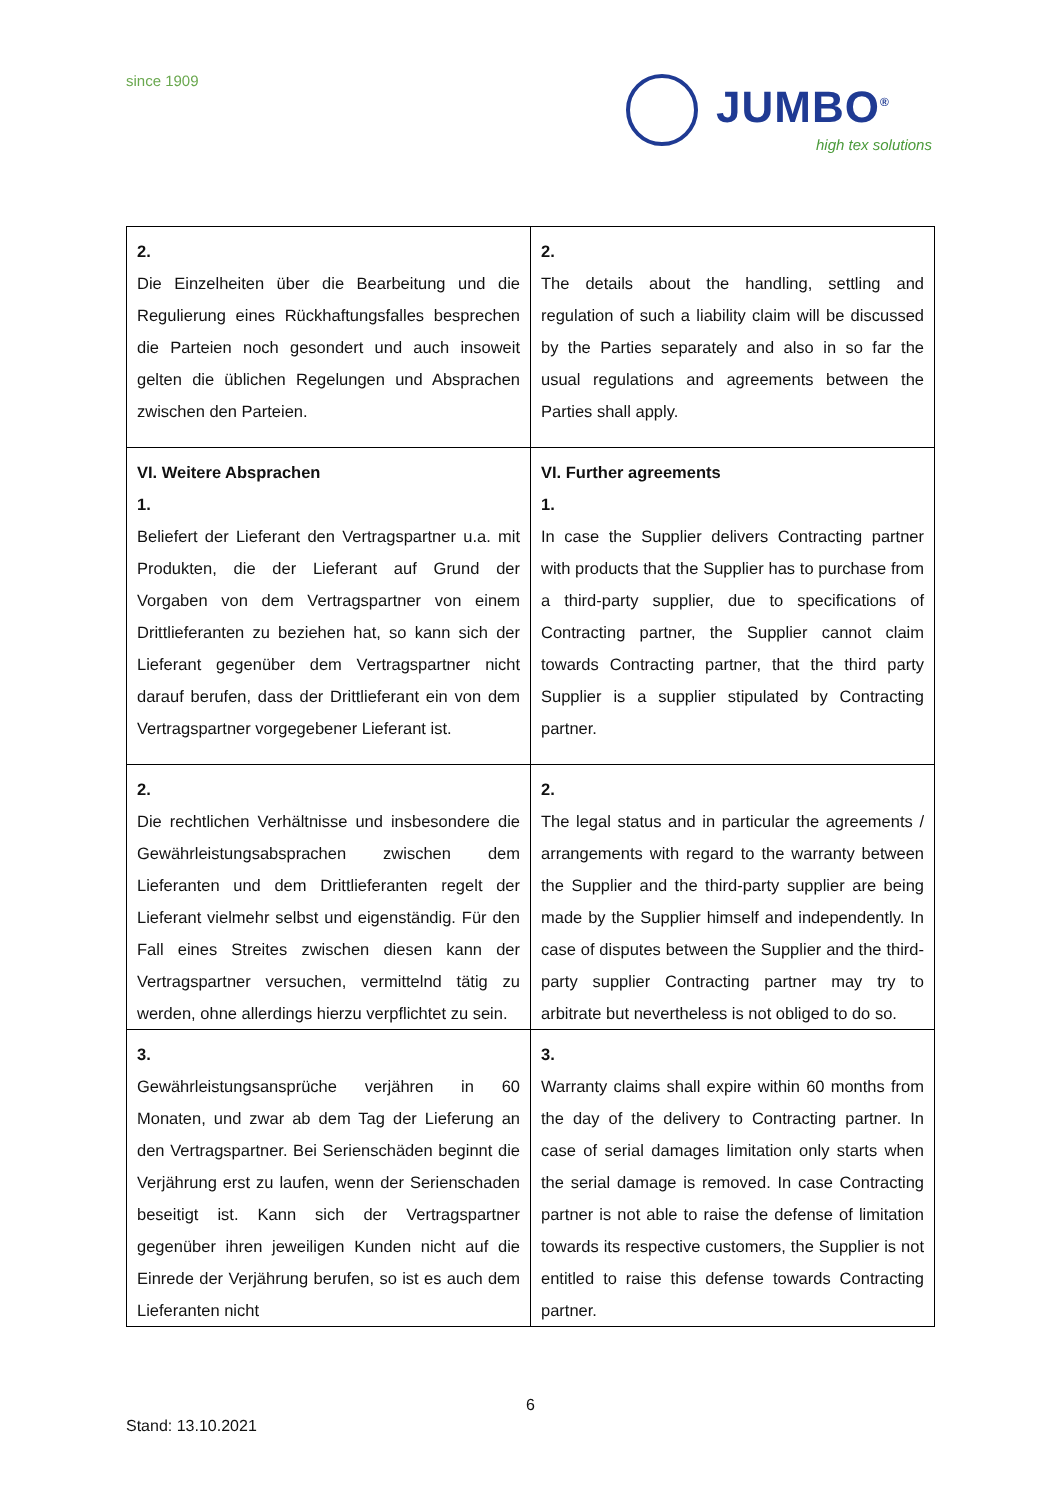since 1909
JUMBO<sup>®</sup>
high tex solutions
| 2. Die Einzelheiten über die Bearbeitung und die Regulierung eines Rückhaftungsfalles besprechen die Parteien noch gesondert und auch insoweit gelten die üblichen Regelungen und Absprachen zwischen den Parteien. | 2. The details about the handling, settling and regulation of such a liability claim will be discussed by the Parties separately and also in so far the usual regulations and agreements between the Parties shall apply. |
| VI. Weitere Absprachen 1. Beliefert der Lieferant den Vertragspartner u.a. mit Produkten, die der Lieferant auf Grund der Vorgaben von dem Vertragspartner von einem Drittlieferanten zu beziehen hat, so kann sich der Lieferant gegenüber dem Vertragspartner nicht darauf berufen, dass der Drittlieferant ein von dem Vertragspartner vorgegebener Lieferant ist. | VI. Further agreements 1. In case the Supplier delivers Contracting partner with products that the Supplier has to purchase from a third-party supplier, due to specifications of Contracting partner, the Supplier cannot claim towards Contracting partner, that the third party Supplier is a supplier stipulated by Contracting partner. |
| 2. Die rechtlichen Verhältnisse und insbesondere die Gewährleistungsabsprachen zwischen dem Lieferanten und dem Drittlieferanten regelt der Lieferant vielmehr selbst und eigenständig. Für den Fall eines Streites zwischen diesen kann der Vertragspartner versuchen, vermittelnd tätig zu werden, ohne allerdings hierzu verpflichtet zu sein. | 2. The legal status and in particular the agreements / arrangements with regard to the warranty between the Supplier and the third-party supplier are being made by the Supplier himself and independently. In case of disputes between the Supplier and the third-party supplier Contracting partner may try to arbitrate but nevertheless is not obliged to do so. |
| 3. Gewährleistungsansprüche verjähren in 60 Monaten, und zwar ab dem Tag der Lieferung an den Vertragspartner. Bei Serienschäden beginnt die Verjährung erst zu laufen, wenn der Serienschaden beseitigt ist. Kann sich der Vertragspartner gegenüber ihren jeweiligen Kunden nicht auf die Einrede der Verjährung berufen, so ist es auch dem Lieferanten nicht | 3. Warranty claims shall expire within 60 months from the day of the delivery to Contracting partner. In case of serial damages limitation only starts when the serial damage is removed. In case Contracting partner is not able to raise the defense of limitation towards its respective customers, the Supplier is not entitled to raise this defense towards Contracting partner. |
6
Stand: 13.10.2021